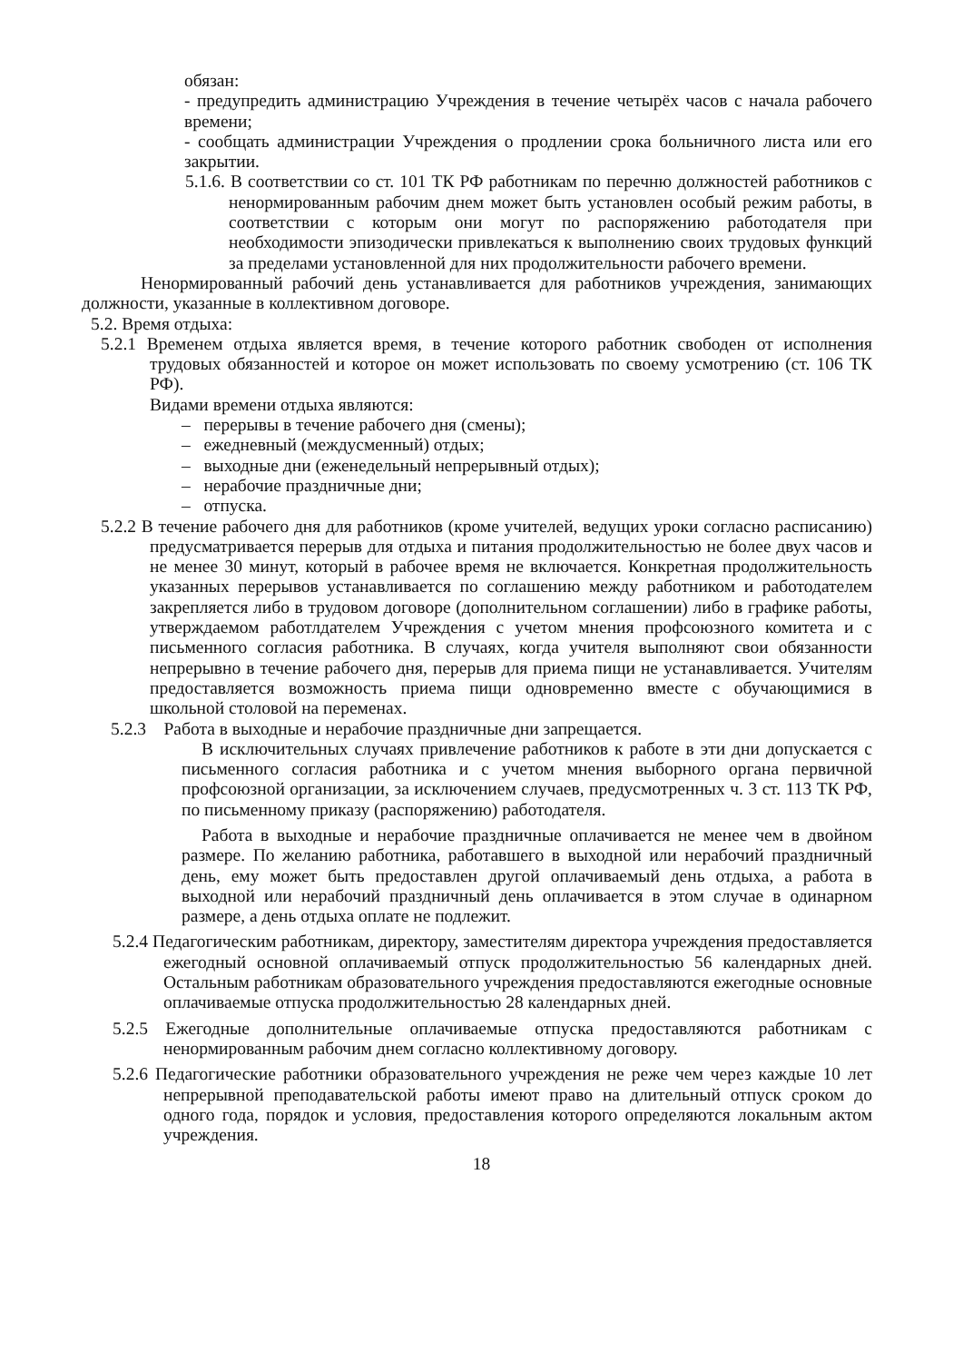обязан:
- предупредить администрацию Учреждения в течение четырёх часов с начала рабочего времени;
- сообщать администрации Учреждения о продлении срока больничного листа или его закрытии.
5.1.6. В соответствии со ст. 101 ТК РФ работникам по перечню должностей работников с ненормированным рабочим днем может быть установлен особый режим работы, в соответствии с которым они могут по распоряжению работодателя при необходимости эпизодически привлекаться к выполнению своих трудовых функций за пределами установленной для них продолжительности рабочего времени.
Ненормированный рабочий день устанавливается для работников учреждения, занимающих должности, указанные в коллективном договоре.
5.2. Время отдыха:
5.2.1 Временем отдыха является время, в течение которого работник свободен от исполнения трудовых обязанностей и которое он может использовать по своему усмотрению (ст. 106 ТК РФ).
Видами времени отдыха являются:
– перерывы в течение рабочего дня (смены);
– ежедневный (междусменный) отдых;
– выходные дни (еженедельный непрерывный отдых);
– нерабочие праздничные дни;
– отпуска.
5.2.2 В течение рабочего дня для работников (кроме учителей, ведущих уроки согласно расписанию) предусматривается перерыв для отдыха и питания продолжительностью не более двух часов и не менее 30 минут, который в рабочее время не включается. Конкретная продолжительность указанных перерывов устанавливается по соглашению между работником и работодателем закрепляется либо в трудовом договоре (дополнительном соглашении) либо в графике работы, утверждаемом работлдателем Учреждения с учетом мнения профсоюзного комитета и с письменного согласия работника. В случаях, когда учителя выполняют свои обязанности непрерывно в течение рабочего дня, перерыв для приема пищи не устанавливается. Учителям предоставляется возможность приема пищи одновременно вместе с обучающимися в школьной столовой на переменах.
5.2.3 Работа в выходные и нерабочие праздничные дни запрещается.
В исключительных случаях привлечение работников к работе в эти дни допускается с письменного согласия работника и с учетом мнения выборного органа первичной профсоюзной организации, за исключением случаев, предусмотренных ч. 3 ст. 113 ТК РФ, по письменному приказу (распоряжению) работодателя.
Работа в выходные и нерабочие праздничные оплачивается не менее чем в двойном размере. По желанию работника, работавшего в выходной или нерабочий праздничный день, ему может быть предоставлен другой оплачиваемый день отдыха, а работа в выходной или нерабочий праздничный день оплачивается в этом случае в одинарном размере, а день отдыха оплате не подлежит.
5.2.4 Педагогическим работникам, директору, заместителям директора учреждения предоставляется ежегодный основной оплачиваемый отпуск продолжительностью 56 календарных дней. Остальным работникам образовательного учреждения предоставляются ежегодные основные оплачиваемые отпуска продолжительностью 28 календарных дней.
5.2.5 Ежегодные дополнительные оплачиваемые отпуска предоставляются работникам с ненормированным рабочим днем согласно коллективному договору.
5.2.6 Педагогические работники образовательного учреждения не реже чем через каждые 10 лет непрерывной преподавательской работы имеют право на длительный отпуск сроком до одного года, порядок и условия, предоставления которого определяются локальным актом учреждения.
18